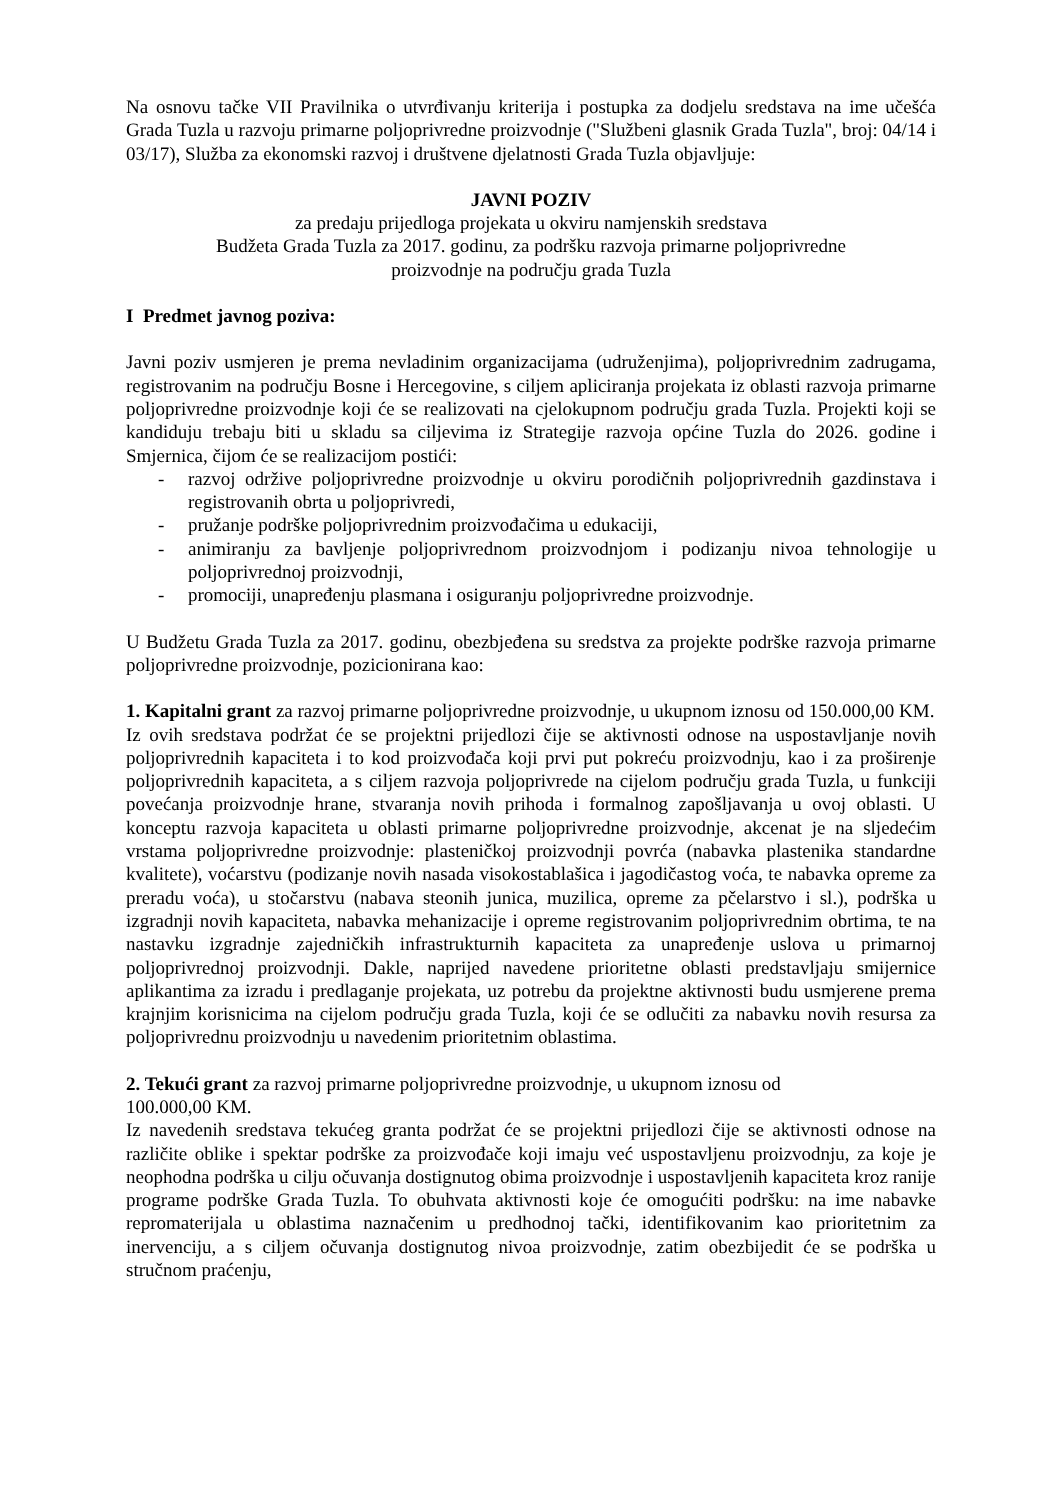Na osnovu tačke VII Pravilnika o utvrđivanju kriterija i postupka za dodjelu sredstava na ime učešća Grada Tuzla u razvoju primarne poljoprivredne proizvodnje ("Službeni glasnik Grada Tuzla", broj: 04/14 i 03/17), Služba za ekonomski razvoj i društvene djelatnosti Grada Tuzla objavljuje:
JAVNI POZIV
za predaju prijedloga projekata u okviru namjenskih sredstava
Budžeta Grada Tuzla za 2017. godinu, za podršku razvoja primarne poljoprivredne
proizvodnje na području grada Tuzla
I Predmet javnog poziva:
Javni poziv usmjeren je prema nevladinim organizacijama (udruženjima), poljoprivrednim zadrugama, registrovanim na području Bosne i Hercegovine, s ciljem apliciranja projekata iz oblasti razvoja primarne poljoprivredne proizvodnje koji će se realizovati na cjelokupnom području grada Tuzla. Projekti koji se kandiduju trebaju biti u skladu sa ciljevima iz Strategije razvoja općine Tuzla do 2026. godine i Smjernica, čijom će se realizacijom postići:
- razvoj održive poljoprivredne proizvodnje u okviru porodičnih poljoprivrednih gazdinstava i registrovanih obrta u poljoprivredi,
- pružanje podrške poljoprivrednim proizvođačima u edukaciji,
- animiranju za bavljenje poljoprivrednom proizvodnjom i podizanju nivoa tehnologije u poljoprivrednoj proizvodnji,
- promociji, unapređenju plasmana i osiguranju poljoprivredne proizvodnje.
U Budžetu Grada Tuzla za 2017. godinu, obezbjeđena su sredstva za projekte podrške razvoja primarne poljoprivredne proizvodnje, pozicionirana kao:
1. Kapitalni grant za razvoj primarne poljoprivredne proizvodnje, u ukupnom iznosu od 150.000,00 KM.
Iz ovih sredstava podržat će se projektni prijedlozi čije se aktivnosti odnose na uspostavljanje novih poljoprivrednih kapaciteta i to kod proizvođača koji prvi put pokreću proizvodnju, kao i za proširenje poljoprivrednih kapaciteta, a s ciljem razvoja poljoprivrede na cijelom području grada Tuzla, u funkciji povećanja proizvodnje hrane, stvaranja novih prihoda i formalnog zapošljavanja u ovoj oblasti. U konceptu razvoja kapaciteta u oblasti primarne poljoprivredne proizvodnje, akcenat je na sljedećim vrstama poljoprivredne proizvodnje: plasteničkoj proizvodnji povrća (nabavka plastenika standardne kvalitete), voćarstvu (podizanje novih nasada visokostablašica i jagodičastog voća, te nabavka opreme za preradu voća), u stočarstvu (nabava steonih junica, muzilica, opreme za pčelarstvo i sl.), podrška u izgradnji novih kapaciteta, nabavka mehanizacije i opreme registrovanim poljoprivrednim obrtima, te na nastavku izgradnje zajedničkih infrastrukturnih kapaciteta za unapređenje uslova u primarnoj poljoprivrednoj proizvodnji. Dakle, naprijed navedene prioritetne oblasti predstavljaju smijernice aplikantima za izradu i predlaganje projekata, uz potrebu da projektne aktivnosti budu usmjerene prema krajnjim korisnicima na cijelom području grada Tuzla, koji će se odlučiti za nabavku novih resursa za poljoprivrednu proizvodnju u navedenim prioritetnim oblastima.
2. Tekući grant za razvoj primarne poljoprivredne proizvodnje, u ukupnom iznosu od
100.000,00 KM.
Iz navedenih sredstava tekućeg granta podržat će se projektni prijedlozi čije se aktivnosti odnose na različite oblike i spektar podrške za proizvođače koji imaju već uspostavljenu proizvodnju, za koje je neophodna podrška u cilju očuvanja dostignutog obima proizvodnje i uspostavljenih kapaciteta kroz ranije programe podrške Grada Tuzla. To obuhvata aktivnosti koje će omogućiti podršku: na ime nabavke repromaterijala u oblastima naznačenim u predhodnoj tački, identifikovanim kao prioritetnim za inervenciju, a s ciljem očuvanja dostignutog nivoa proizvodnje, zatim obezbijedit će se podrška u stručnom praćenju,